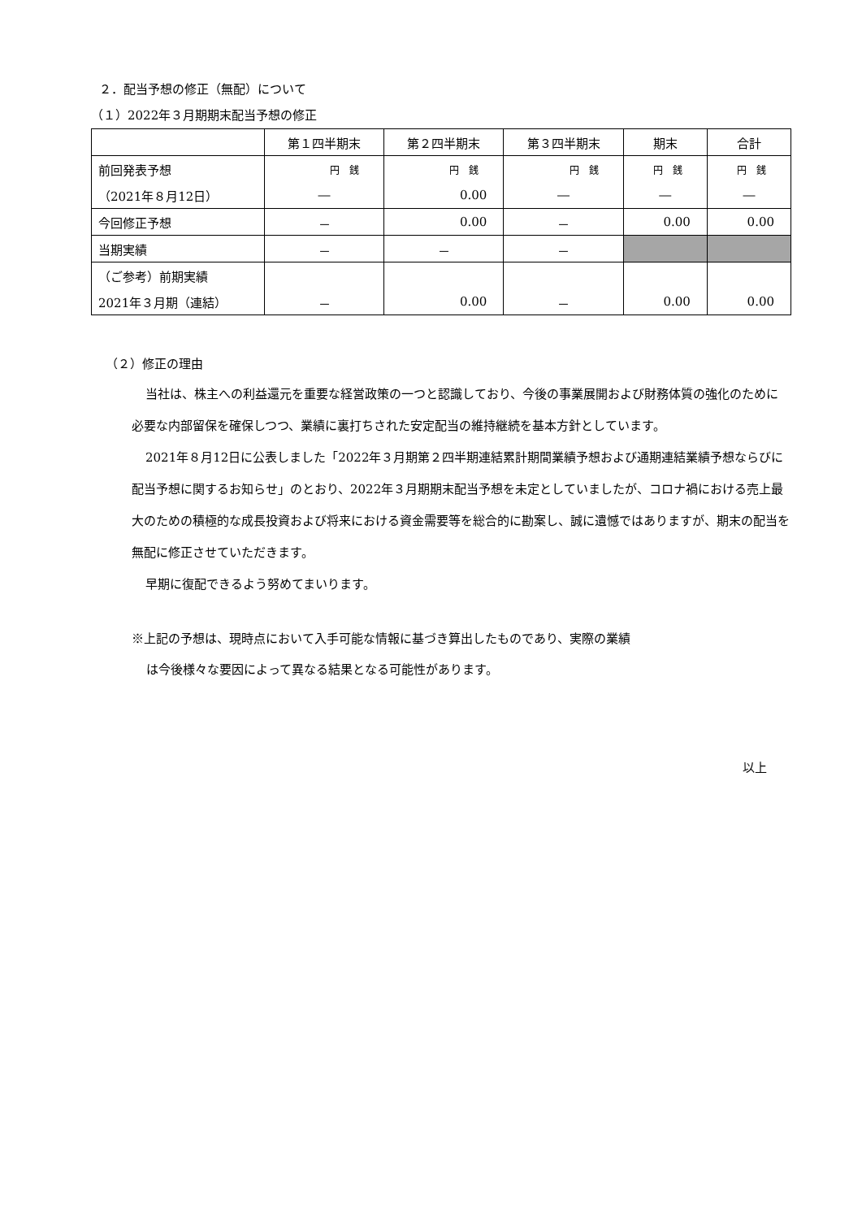２．配当予想の修正（無配）について
（１）2022年３月期期末配当予想の修正
| | 第１四半期末 | 第２四半期末 | 第３四半期末 | 期末 | 合計 |
| 前回発表予想 | 円 銭 | 円 銭 | 円 銭 | 円 銭 | 円 銭 |
| （2021年８月12日） | ― | 0.00 | ― | ― | ― |
| 今回修正予想 | － | 0.00 | － | 0.00 | 0.00 |
| 当期実績 | － | － | － | | |
| （ご参考）前期実績 | | | | | |
| 2021年３月期（連結） | － | 0.00 | － | 0.00 | 0.00 |
（２）修正の理由
当社は、株主への利益還元を重要な経営政策の一つと認識しており、今後の事業展開および財務体質の強化のために必要な内部留保を確保しつつ、業績に裏打ちされた安定配当の維持継続を基本方針としています。
2021年８月12日に公表しました「2022年３月期第２四半期連結累計期間業績予想および通期連結業績予想ならびに配当予想に関するお知らせ」のとおり、2022年３月期期末配当予想を未定としていましたが、コロナ禍における売上最大のための積極的な成長投資および将来における資金需要等を総合的に勘案し、誠に遺憾ではありますが、期末の配当を無配に修正させていただきます。
早期に復配できるよう努めてまいります。
※上記の予想は、現時点において入手可能な情報に基づき算出したものであり、実際の業績
は今後様々な要因によって異なる結果となる可能性があります。
以上